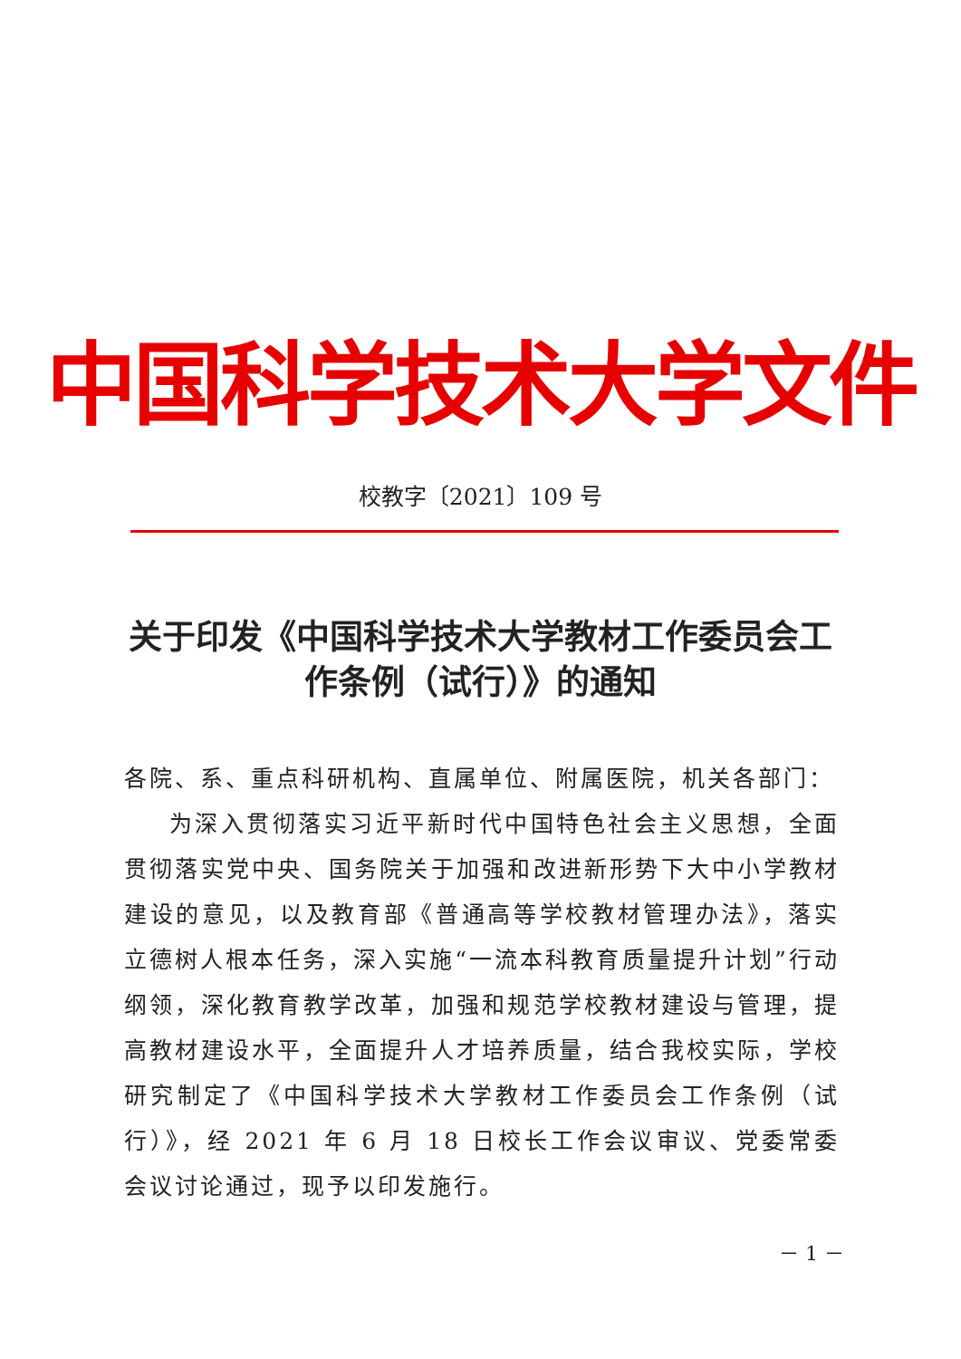中国科学技术大学文件
校教字〔2021〕109 号
关于印发《中国科学技术大学教材工作委员会工作条例（试行）》的通知
各院、系、重点科研机构、直属单位、附属医院，机关各部门：
为深入贯彻落实习近平新时代中国特色社会主义思想，全面贯彻落实党中央、国务院关于加强和改进新形势下大中小学教材建设的意见，以及教育部《普通高等学校教材管理办法》，落实立德树人根本任务，深入实施“一流本科教育质量提升计划”行动纲领，深化教育教学改革，加强和规范学校教材建设与管理，提高教材建设水平，全面提升人才培养质量，结合我校实际，学校研究制定了《中国科学技术大学教材工作委员会工作条例（试行）》，经 2021 年 6 月 18 日校长工作会议审议、党委常委会议讨论通过，现予以印发施行。
－ 1 －